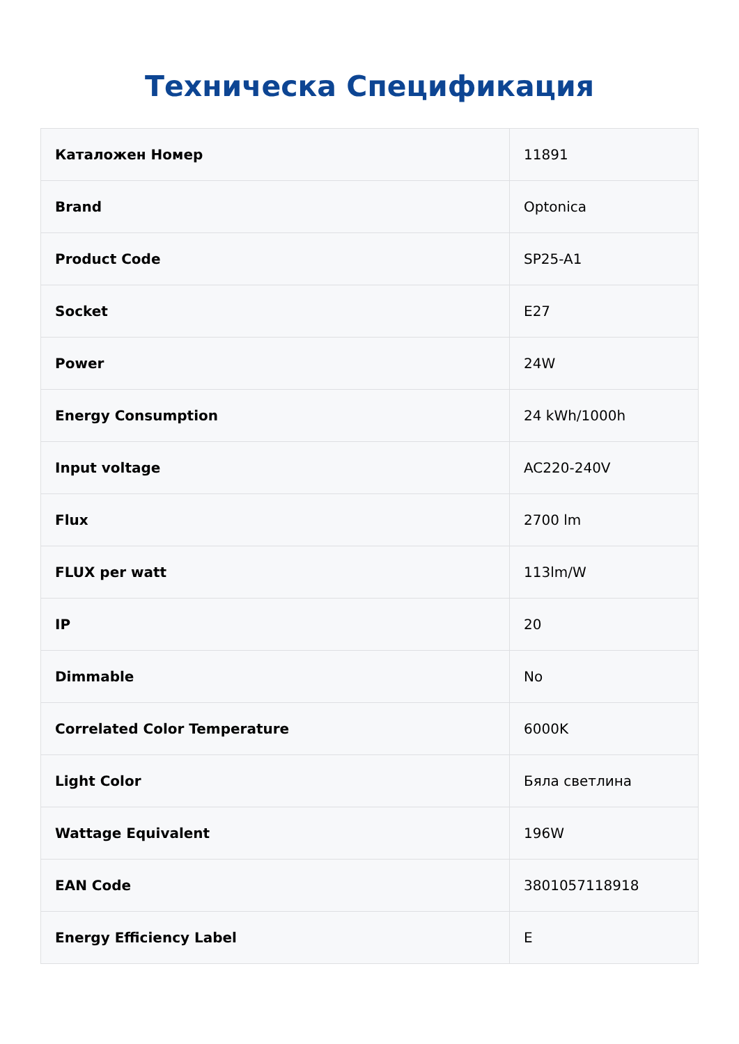Техническа Спецификация
| Каталожен Номер | 11891 |
| Brand | Optonica |
| Product Code | SP25-A1 |
| Socket | E27 |
| Power | 24W |
| Energy Consumption | 24 kWh/1000h |
| Input voltage | AC220-240V |
| Flux | 2700 lm |
| FLUX per watt | 113lm/W |
| IP | 20 |
| Dimmable | No |
| Correlated Color Temperature | 6000K |
| Light Color | Бяла светлина |
| Wattage Equivalent | 196W |
| EAN Code | 3801057118918 |
| Energy Efficiency Label | E |